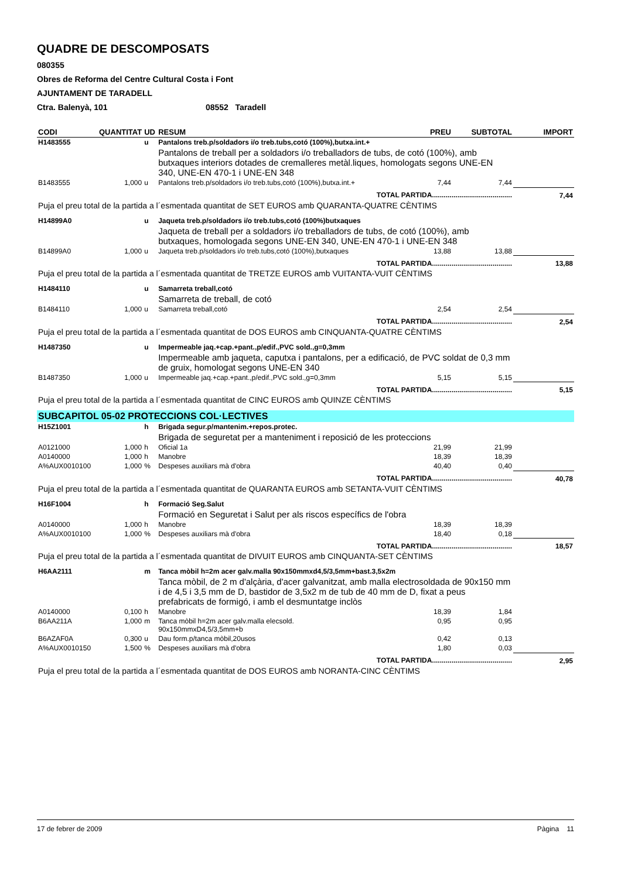QUADRE DE DESCOMPOSATS
080355
Obres de Reforma del Centre Cultural Costa i Font
AJUNTAMENT DE TARADELL
Ctra. Balenyà, 101 08552 Taradell
| CODI | QUANTITAT | UD | RESUM | PREU | SUBTOTAL | IMPORT |
| --- | --- | --- | --- | --- | --- | --- |
| H1483555 | | u | Pantalons treb.p/soldadors i/o treb.tubs,cotó (100%),butxa.int.+ | | | |
| | | | Pantalons de treball per a soldadors i/o treballadors de tubs, de cotó (100%), amb butxaques interiors dotades de cremalleres metàl.liques, homologats segons UNE-EN 340, UNE-EN 470-1 i UNE-EN 348 | | | |
| B1483555 | 1,000 | u | Pantalons treb.p/soldadors i/o treb.tubs,cotó (100%),butxa.int.+ | 7,44 | 7,44 | |
| TOTAL PARTIDA......................................... | | | | | | 7,44 |
| Puja el preu total de la partida a l´esmentada quantitat de SET EUROS amb QUARANTA-QUATRE CÈNTIMS | | | | | | |
| H14899A0 | | u | Jaqueta treb.p/soldadors i/o treb.tubs,cotó (100%)butxaques | | | |
| | | | Jaqueta de treball per a soldadors i/o treballadors de tubs, de cotó (100%), amb butxaques, homologada segons UNE-EN 340, UNE-EN 470-1 i UNE-EN 348 | | | |
| B14899A0 | 1,000 | u | Jaqueta treb.p/soldadors i/o treb.tubs,cotó (100%),butxaques | 13,88 | 13,88 | |
| TOTAL PARTIDA......................................... | | | | | | 13,88 |
| Puja el preu total de la partida a l´esmentada quantitat de TRETZE EUROS amb VUITANTA-VUIT CÈNTIMS | | | | | | |
| H1484110 | | u | Samarreta treball,cotó | | | |
| | | | Samarreta de treball, de cotó | | | |
| B1484110 | 1,000 | u | Samarreta treball,cotó | 2,54 | 2,54 | |
| TOTAL PARTIDA......................................... | | | | | | 2,54 |
| Puja el preu total de la partida a l´esmentada quantitat de DOS EUROS amb CINQUANTA-QUATRE CÈNTIMS | | | | | | |
| H1487350 | | u | Impermeable jaq.+cap.+pant.,p/edif.,PVC sold.,g=0,3mm | | | |
| | | | Impermeable amb jaqueta, caputxa i pantalons, per a edificació, de PVC soldat de 0,3 mm de gruix, homologat segons UNE-EN 340 | | | |
| B1487350 | 1,000 | u | Impermeable jaq.+cap.+pant.,p/edif.,PVC sold.,g=0,3mm | 5,15 | 5,15 | |
| TOTAL PARTIDA......................................... | | | | | | 5,15 |
| Puja el preu total de la partida a l´esmentada quantitat de CINC EUROS amb QUINZE CÈNTIMS | | | | | | |
| SUBCAPITOL 05-02 PROTECCIONS COL·LECTIVES | | | | | | |
| H15Z1001 | | h | Brigada segur.p/mantenim.+repos.protec. | | | |
| | | | Brigada de seguretat per a manteniment i reposició de les proteccions | | | |
| A0121000 | 1,000 | h | Oficial 1a | 21,99 | 21,99 | |
| A0140000 | 1,000 | h | Manobre | 18,39 | 18,39 | |
| A%AUX0010100 | 1,000 | % | Despeses auxiliars mà d'obra | 40,40 | 0,40 | |
| TOTAL PARTIDA......................................... | | | | | | 40,78 |
| Puja el preu total de la partida a l´esmentada quantitat de QUARANTA EUROS amb SETANTA-VUIT CÈNTIMS | | | | | | |
| H16F1004 | | h | Formació Seg.Salut | | | |
| | | | Formació en Seguretat i Salut per als riscos específics de l'obra | | | |
| A0140000 | 1,000 | h | Manobre | 18,39 | 18,39 | |
| A%AUX0010100 | 1,000 | % | Despeses auxiliars mà d'obra | 18,40 | 0,18 | |
| TOTAL PARTIDA......................................... | | | | | | 18,57 |
| Puja el preu total de la partida a l´esmentada quantitat de DIVUIT EUROS amb CINQUANTA-SET CÈNTIMS | | | | | | |
| H6AA2111 | | m | Tanca mòbil h=2m acer galv.malla 90x150mmxd4,5/3,5mm+bast.3,5x2m | | | |
| | | | Tanca mòbil, de 2 m d'alçària, d'acer galvanitzat, amb malla electrosoldada de 90x150 mm i de 4,5 i 3,5 mm de D, bastidor de 3,5x2 m de tub de 40 mm de D, fixat a peus prefabricats de formigó, i amb el desmuntatge inclòs | | | |
| A0140000 | 0,100 | h | Manobre | 18,39 | 1,84 | |
| B6AA211A | 1,000 | m | Tanca mòbil h=2m acer galv.malla elecsold. 90x150mmxD4,5/3,5mm+b | 0,95 | 0,95 | |
| B6AZAF0A | 0,300 | u | Dau form.p/tanca mòbil,20usos | 0,42 | 0,13 | |
| A%AUX0010150 | 1,500 | % | Despeses auxiliars mà d'obra | 1,80 | 0,03 | |
| TOTAL PARTIDA......................................... | | | | | | 2,95 |
| Puja el preu total de la partida a l´esmentada quantitat de DOS EUROS amb NORANTA-CINC CÈNTIMS | | | | | | |
17 de febrer de 2009 Pàgina 11